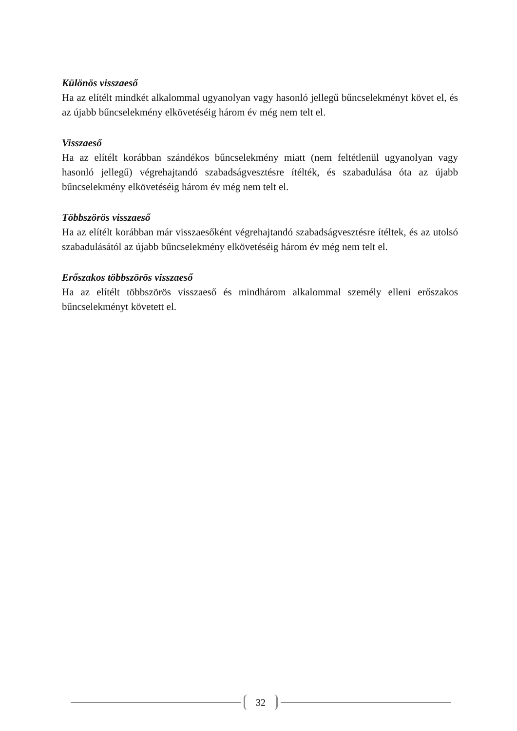Különös visszaeső
Ha az elítélt mindkét alkalommal ugyanolyan vagy hasonló jellegű bűncselekményt követ el, és az újabb bűncselekmény elkövetéséig három év még nem telt el.
Visszaeső
Ha az elítélt korábban szándékos bűncselekmény miatt (nem feltétlenül ugyanolyan vagy hasonló jellegű) végrehajtandó szabadságvesztésre ítélték, és szabadulása óta az újabb bűncselekmény elkövetéséig három év még nem telt el.
Többszörös visszaeső
Ha az elítélt korábban már visszaesőként végrehajtandó szabadságvesztésre ítéltek, és az utolsó szabadulásától az újabb bűncselekmény elkövetéséig három év még nem telt el.
Erőszakos többszörös visszaeső
Ha az elítélt többszörös visszaeső és mindhárom alkalommal személy elleni erőszakos bűncselekményt követett el.
32